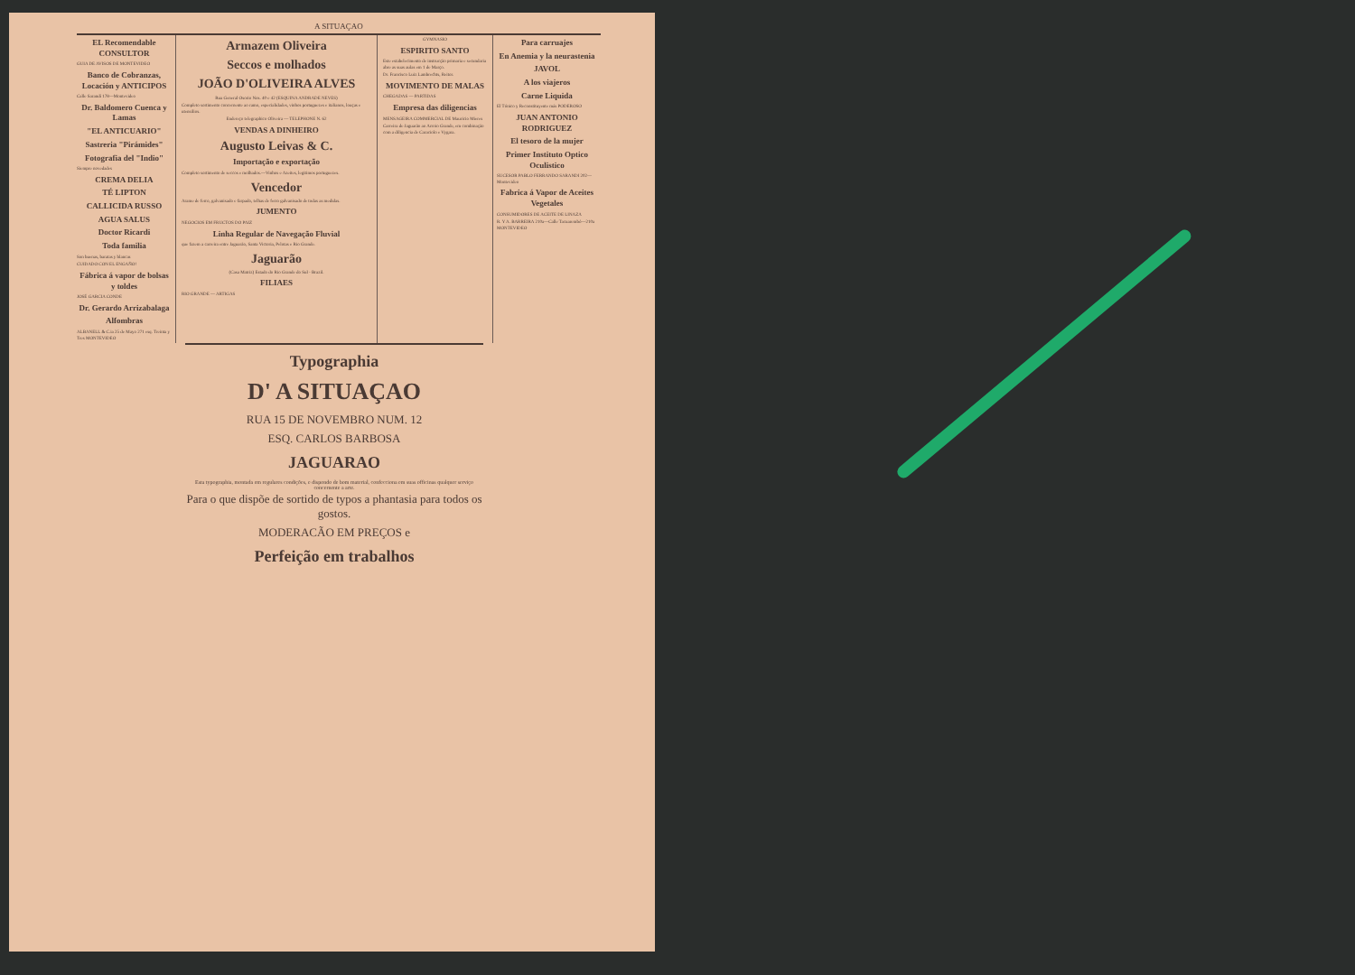A SITUAÇAO
EL Recomendable CONSULTOR
GUIA DE AVISOS DE MONTEVIDEO
Banco de Cobranzas, Locación y ANTICIPOS
Calle Sarandí 178—Montevideo
Dr. Baldomero Cuenca y Lamas
"EL ANTICUARIO"
Sastreria "Pirámides"
Fotografia del "Indio"
Siempre novedades
CREMA DELIA
TÉ LIPTON
CALLICIDA RUSSO
AGUA SALUS
Doctor Ricardi
Toda familia
Son buenas, baratas y blancas
CUIDADO CON EL ENGAÑO!
Fábrica á vapor de bolsas y toldes
JOSÉ GARCIA CONDE
Dr. Gerardo Arrizabalaga
Alfombras
ALBANELL & C.ia 25 de Mayo 271 esq. Treinta y Tres MONTEVIDEO
Armazem Oliveira
Seccos e molhados
JOÃO D'OLIVEIRA ALVES
Rua General Osorio Nos. 40 e 42 (ESQUINA ANDRADE NEVES)
Completo sortimento concernente ao ramo, especialidades, vinhos portuguezes e italianos, louças e utensilios.
Endereço telegraphico Oliveira — TELEPHONE N. 62
VENDAS A DINHEIRO
Augusto Leivas & C.
Importação e exportação
Completo sortimento de seccos e molhados.—Vinhos e Azeites, legitimos portuguezes.
Vencedor
Arame de ferro, galvanisado e farpado, telhas de ferro galvanisado de todas as medidas.
JUMENTO
NEGOCIOS EM FRUCTOS DO PAIZ
Linha Regular de Navegação Fluvial
que fazem a carreira entre Jaguarão, Santa Victoria, Pelotas e Rio Grande.
Jaguarão
(Casa Matriz) Estado do Rio Grande do Sul - Brazil.
FILIAES
RIO GRANDE — ARTIGAS
GYMNASIO
ESPIRITO SANTO
Este estabelecimento de instrucção primaria e secundaria abre as suas aulas em 1 de Março.
Dr. Francisco Luiz Lambrechts, Reitor.
MOVIMENTO DE MALAS
CHEGADAS — PARTIDAS
Empresa das diligencias
MENSAGEIRA COMMERCIAL DE Mauricio Mieres
Carreira de Jaguarão ao Arroio Grande, em combinação com a diligencia de Caraciolo e Vygara.
Para carruajes
En Anemia y la neurastenia
JAVOL
A los viajeros
Carne Liquida
El Tónico y Reconstituyente más PODEROSO
JUAN ANTONIO RODRIGUEZ
El tesoro de la mujer
Primer Instituto Optico Oculistico
SUCESOR PABLO FERRANDO SARANDI 202—Montevideo
Fabrica á Vapor de Aceites Vegetales
CONSUMIDORES DE ACEITE DE LINAZA
R. Y A. BARREIRA 210a—Calle Tacuarembó—210a MONTEVIDEO
Typographia
D' A SITUAÇAO
RUA 15 DE NOVEMBRO NUM. 12
ESQ. CARLOS BARBOSA
JAGUARAO
Esta typographia, montada em regulares condições, e dispondo de bom material, confecciona em suas officinas qualquer serviço concernente a arte.
Para o que dispõe de sortido de typos a phantasia para todos os gostos.
MODERACÃO EM PREÇOS e
Perfeição em trabalhos